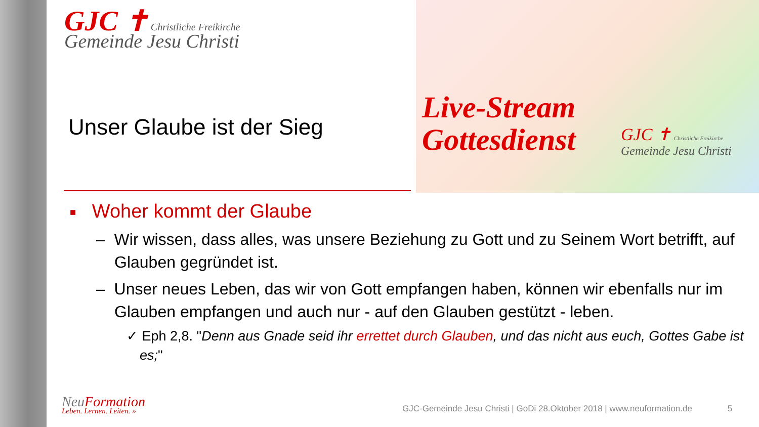GJC ✝ Christliche Freikirche
Gemeinde Jesu Christi
Live-Stream
Gottesdienst
GJC ✝ Christliche Freikirche
Gemeinde Jesu Christi
Unser Glaube ist der Sieg
■ Woher kommt der Glaube
– Wir wissen, dass alles, was unsere Beziehung zu Gott und zu Seinem Wort betrifft, auf Glauben gegründet ist.
– Unser neues Leben, das wir von Gott empfangen haben, können wir ebenfalls nur im Glauben empfangen und auch nur - auf den Glauben gestützt - leben.
✓ Eph 2,8. "Denn aus Gnade seid ihr errettet durch Glauben, und das nicht aus euch, Gottes Gabe ist es;"
NeuFormation
Leben. Lernen. Leiten. »
GJC-Gemeinde Jesu Christi | GoDi 28.Oktober 2018 | www.neuformation.de 5